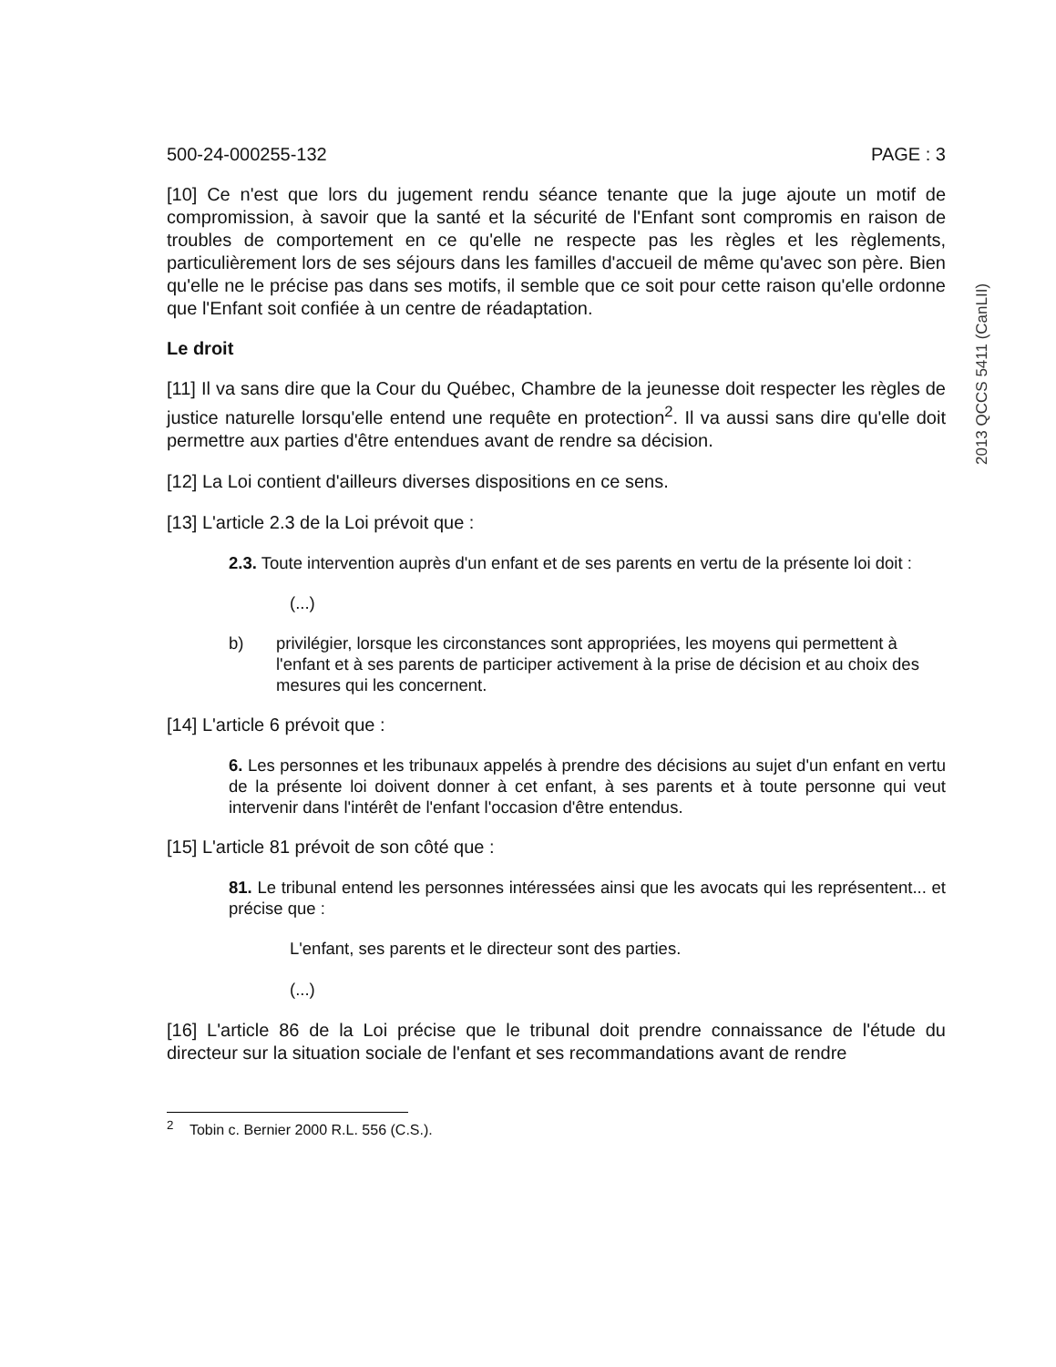500-24-000255-132 PAGE : 3
[10] Ce n'est que lors du jugement rendu séance tenante que la juge ajoute un motif de compromission, à savoir que la santé et la sécurité de l'Enfant sont compromis en raison de troubles de comportement en ce qu'elle ne respecte pas les règles et les règlements, particulièrement lors de ses séjours dans les familles d'accueil de même qu'avec son père. Bien qu'elle ne le précise pas dans ses motifs, il semble que ce soit pour cette raison qu'elle ordonne que l'Enfant soit confiée à un centre de réadaptation.
Le droit
[11] Il va sans dire que la Cour du Québec, Chambre de la jeunesse doit respecter les règles de justice naturelle lorsqu'elle entend une requête en protection<sup>2</sup>. Il va aussi sans dire qu'elle doit permettre aux parties d'être entendues avant de rendre sa décision.
[12] La Loi contient d'ailleurs diverses dispositions en ce sens.
[13] L'article 2.3 de la Loi prévoit que :
2.3. Toute intervention auprès d'un enfant et de ses parents en vertu de la présente loi doit :
(...)
b) privilégier, lorsque les circonstances sont appropriées, les moyens qui permettent à l'enfant et à ses parents de participer activement à la prise de décision et au choix des mesures qui les concernent.
[14] L'article 6 prévoit que :
6. Les personnes et les tribunaux appelés à prendre des décisions au sujet d'un enfant en vertu de la présente loi doivent donner à cet enfant, à ses parents et à toute personne qui veut intervenir dans l'intérêt de l'enfant l'occasion d'être entendus.
[15] L'article 81 prévoit de son côté que :
81. Le tribunal entend les personnes intéressées ainsi que les avocats qui les représentent... et précise que :
L'enfant, ses parents et le directeur sont des parties.
(...)
[16] L'article 86 de la Loi précise que le tribunal doit prendre connaissance de l'étude du directeur sur la situation sociale de l'enfant et ses recommandations avant de rendre
<sup>2</sup> Tobin c. Bernier 2000 R.L. 556 (C.S.).
2013 QCCS 5411 (CanLII)